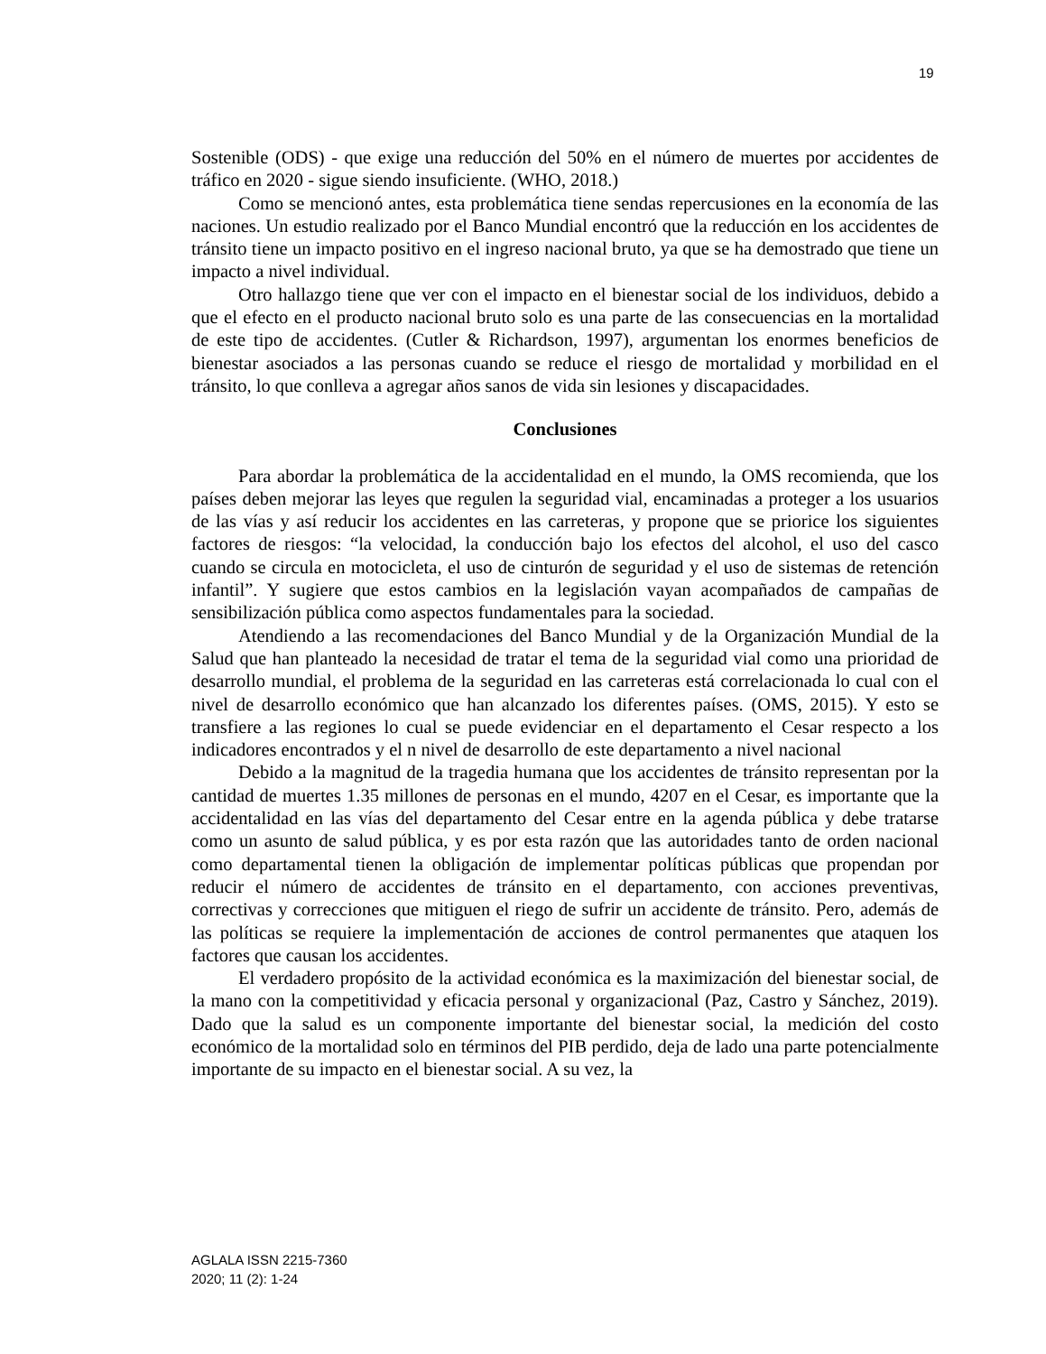19
Sostenible (ODS) - que exige una reducción del 50% en el número de muertes por accidentes de tráfico en 2020 - sigue siendo insuficiente. (WHO, 2018.)
Como se mencionó antes, esta problemática tiene sendas repercusiones en la economía de las naciones. Un estudio realizado por el Banco Mundial encontró que la reducción en los accidentes de tránsito tiene un impacto positivo en el ingreso nacional bruto, ya que se ha demostrado que tiene un impacto a nivel individual.
Otro hallazgo tiene que ver con el impacto en el bienestar social de los individuos, debido a que el efecto en el producto nacional bruto solo es una parte de las consecuencias en la mortalidad de este tipo de accidentes. (Cutler & Richardson, 1997), argumentan los enormes beneficios de bienestar asociados a las personas cuando se reduce el riesgo de mortalidad y morbilidad en el tránsito, lo que conlleva a agregar años sanos de vida sin lesiones y discapacidades.
Conclusiones
Para abordar la problemática de la accidentalidad en el mundo, la OMS recomienda, que los países deben mejorar las leyes que regulen la seguridad vial, encaminadas a proteger a los usuarios de las vías y así reducir los accidentes en las carreteras, y propone que se priorice los siguientes factores de riesgos: “la velocidad, la conducción bajo los efectos del alcohol, el uso del casco cuando se circula en motocicleta, el uso de cinturón de seguridad y el uso de sistemas de retención infantil”. Y sugiere que estos cambios en la legislación vayan acompañados de campañas de sensibilización pública como aspectos fundamentales para la sociedad.
Atendiendo a las recomendaciones del Banco Mundial y de la Organización Mundial de la Salud que han planteado la necesidad de tratar el tema de la seguridad vial como una prioridad de desarrollo mundial, el problema de la seguridad en las carreteras está correlacionada lo cual con el nivel de desarrollo económico que han alcanzado los diferentes países. (OMS, 2015). Y esto se transfiere a las regiones lo cual se puede evidenciar en el departamento el Cesar respecto a los indicadores encontrados y el n nivel de desarrollo de este departamento a nivel nacional
Debido a la magnitud de la tragedia humana que los accidentes de tránsito representan por la cantidad de muertes 1.35 millones de personas en el mundo, 4207 en el Cesar, es importante que la accidentalidad en las vías del departamento del Cesar entre en la agenda pública y debe tratarse como un asunto de salud pública, y es por esta razón que las autoridades tanto de orden nacional como departamental tienen la obligación de implementar políticas públicas que propendan por reducir el número de accidentes de tránsito en el departamento, con acciones preventivas, correctivas y correcciones que mitiguen el riego de sufrir un accidente de tránsito. Pero, además de las políticas se requiere la implementación de acciones de control permanentes que ataquen los factores que causan los accidentes.
El verdadero propósito de la actividad económica es la maximización del bienestar social, de la mano con la competitividad y eficacia personal y organizacional (Paz, Castro y Sánchez, 2019). Dado que la salud es un componente importante del bienestar social, la medición del costo económico de la mortalidad solo en términos del PIB perdido, deja de lado una parte potencialmente importante de su impacto en el bienestar social. A su vez, la
AGLALA ISSN 2215-7360
2020; 11 (2): 1-24